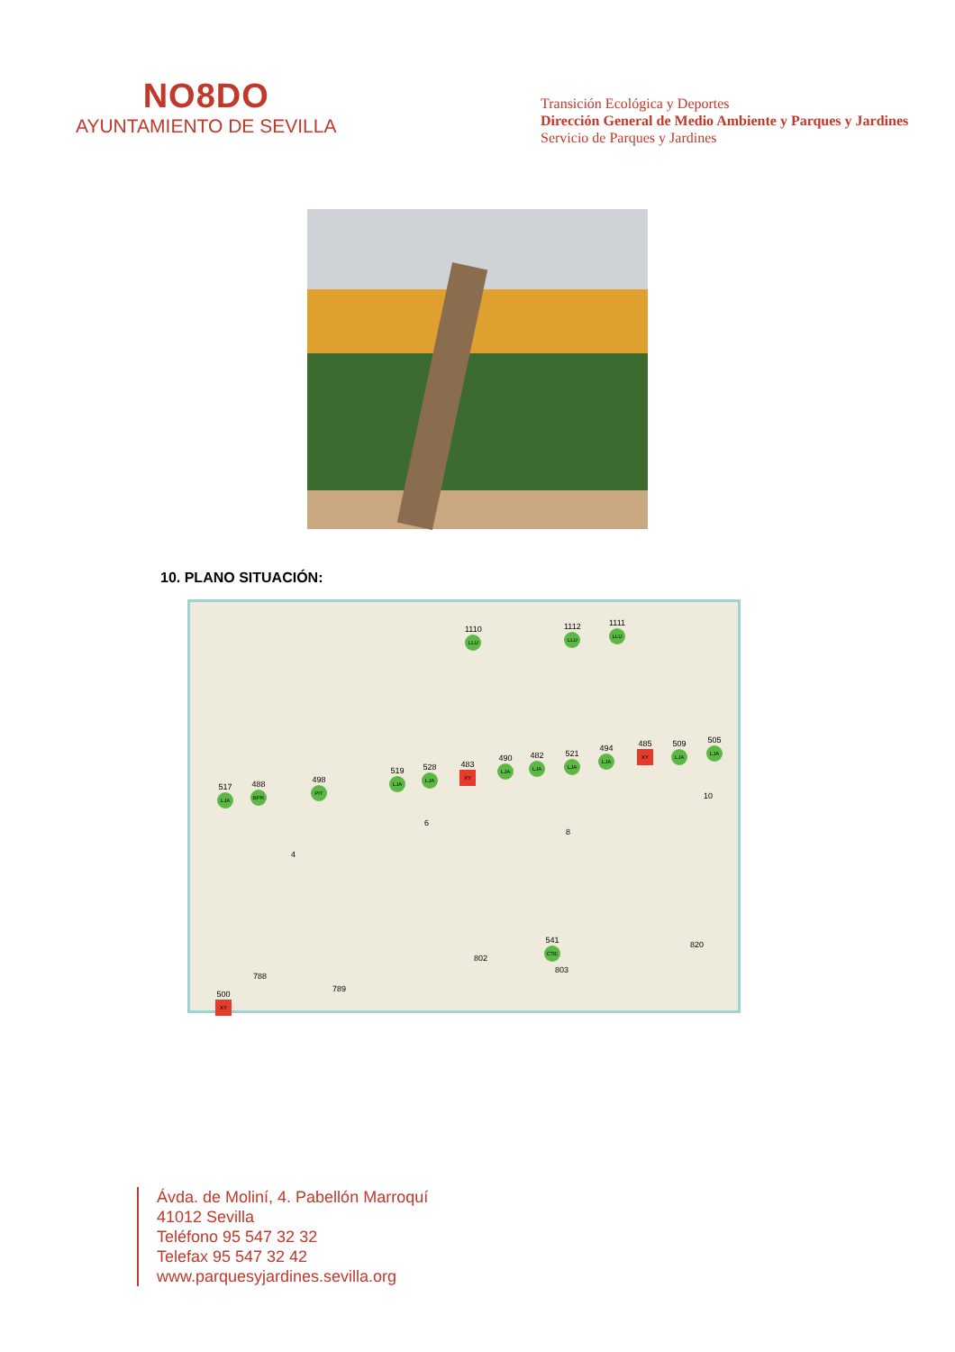NO8DO
AYUNTAMIENTO DE SEVILLA
Transición Ecológica y Deportes
Dirección General de Medio Ambiente y Parques y Jardines
Servicio de Parques y Jardines
10. PLANO SITUACIÓN:
1110
LLU
1112
LLU
1111
LLU
517
LJA
488
BPR
498
PIT
519
LJA
528
LJA
483
XY
490
LJA
482
LJA
521
LJA
494
LJA
485
XY
509
LJA
505
LJA
10
6
8
4
541
CSE
820
802
803
788
789
500
XY
Ávda. de Moliní, 4. Pabellón Marroquí
41012 Sevilla
Teléfono 95 547 32 32
Telefax 95 547 32 42
www.parquesyjardines.sevilla.org